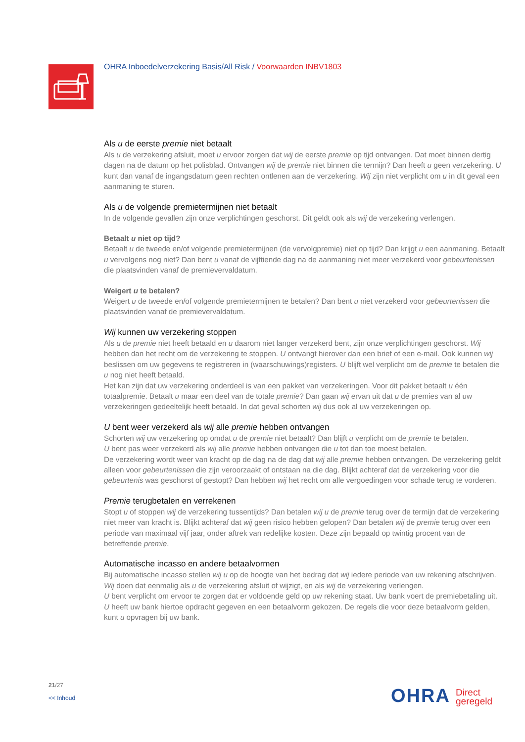OHRA Inboedelverzekering Basis/All Risk / Voorwaarden INBV1803
Als u de eerste premie niet betaalt
Als u de verzekering afsluit, moet u ervoor zorgen dat wij de eerste premie op tijd ontvangen. Dat moet binnen dertig dagen na de datum op het polisblad. Ontvangen wij de premie niet binnen die termijn? Dan heeft u geen verzekering. U kunt dan vanaf de ingangsdatum geen rechten ontlenen aan de verzekering. Wij zijn niet verplicht om u in dit geval een aanmaning te sturen.
Als u de volgende premietermijnen niet betaalt
In de volgende gevallen zijn onze verplichtingen geschorst. Dit geldt ook als wij de verzekering verlengen.
Betaalt u niet op tijd?
Betaalt u de tweede en/of volgende premietermijnen (de vervolgpremie) niet op tijd? Dan krijgt u een aanmaning. Betaalt u vervolgens nog niet? Dan bent u vanaf de vijftiende dag na de aanmaning niet meer verzekerd voor gebeurtenissen die plaatsvinden vanaf de premievervaldatum.
Weigert u te betalen?
Weigert u de tweede en/of volgende premietermijnen te betalen? Dan bent u niet verzekerd voor gebeurtenissen die plaatsvinden vanaf de premievervaldatum.
Wij kunnen uw verzekering stoppen
Als u de premie niet heeft betaald en u daarom niet langer verzekerd bent, zijn onze verplichtingen geschorst. Wij hebben dan het recht om de verzekering te stoppen. U ontvangt hierover dan een brief of een e-mail. Ook kunnen wij beslissen om uw gegevens te registreren in (waarschuwings)registers. U blijft wel verplicht om de premie te betalen die u nog niet heeft betaald.
Het kan zijn dat uw verzekering onderdeel is van een pakket van verzekeringen. Voor dit pakket betaalt u één totaalpremie. Betaalt u maar een deel van de totale premie? Dan gaan wij ervan uit dat u de premies van al uw verzekeringen gedeeltelijk heeft betaald. In dat geval schorten wij dus ook al uw verzekeringen op.
U bent weer verzekerd als wij alle premie hebben ontvangen
Schorten wij uw verzekering op omdat u de premie niet betaalt? Dan blijft u verplicht om de premie te betalen.
U bent pas weer verzekerd als wij alle premie hebben ontvangen die u tot dan toe moest betalen.
De verzekering wordt weer van kracht op de dag na de dag dat wij alle premie hebben ontvangen. De verzekering geldt alleen voor gebeurtenissen die zijn veroorzaakt of ontstaan na die dag. Blijkt achteraf dat de verzekering voor die gebeurtenis was geschorst of gestopt? Dan hebben wij het recht om alle vergoedingen voor schade terug te vorderen.
Premie terugbetalen en verrekenen
Stopt u of stoppen wij de verzekering tussentijds? Dan betalen wij u de premie terug over de termijn dat de verzekering niet meer van kracht is. Blijkt achteraf dat wij geen risico hebben gelopen? Dan betalen wij de premie terug over een periode van maximaal vijf jaar, onder aftrek van redelijke kosten. Deze zijn bepaald op twintig procent van de betreffende premie.
Automatische incasso en andere betaalvormen
Bij automatische incasso stellen wij u op de hoogte van het bedrag dat wij iedere periode van uw rekening afschrijven. Wij doen dat eenmalig als u de verzekering afsluit of wijzigt, en als wij de verzekering verlengen.
U bent verplicht om ervoor te zorgen dat er voldoende geld op uw rekening staat. Uw bank voert de premiebetaling uit. U heeft uw bank hiertoe opdracht gegeven en een betaalvorm gekozen. De regels die voor deze betaalvorm gelden, kunt u opvragen bij uw bank.
21/27
<< Inhoud
OHRA Direct
geregeld